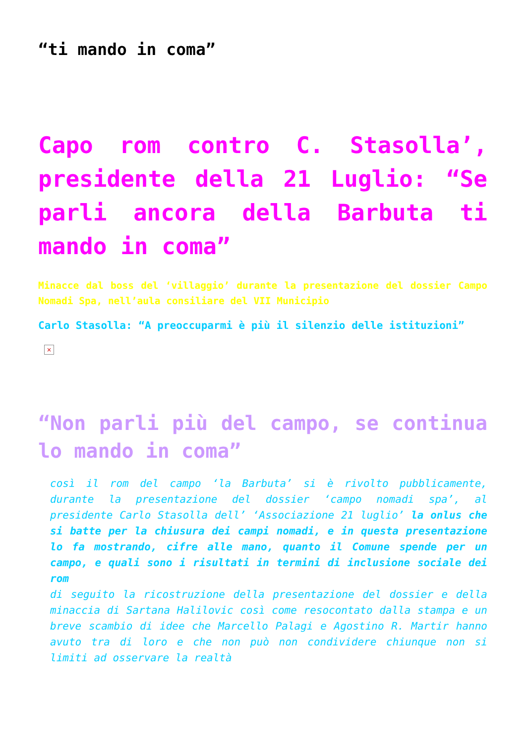“ti mando in coma”
Capo rom contro C. Stasolla’, presidente della 21 Luglio: “Se parli ancora della Barbuta ti mando in coma”
Minacce dal boss del ‘villaggio’ durante la presentazione del dossier Campo Nomadi Spa, nell’aula consiliare del VII Municipio
Carlo Stasolla: “A preoccuparmi è più il silenzio delle istituzioni”
×
“Non parli più del campo, se continua lo mando in coma”
così il rom del campo ‘la Barbuta’ si è rivolto pubblicamente, durante la presentazione del dossier ‘campo nomadi spa’, al presidente Carlo Stasolla dell’ ‘Associazione 21 luglio’ la onlus che si batte per la chiusura dei campi nomadi, e in questa presentazione lo fa mostrando, cifre alle mano, quanto il Comune spende per un campo, e quali sono i risultati in termini di inclusione sociale dei rom
di seguito la ricostruzione della presentazione del dossier e della minaccia di Sartana Halilovic così come resocontato dalla stampa e un breve scambio di idee che Marcello Palagi e Agostino R. Martir hanno avuto tra di loro e che non può non condividere chiunque non si limiti ad osservare la realtà